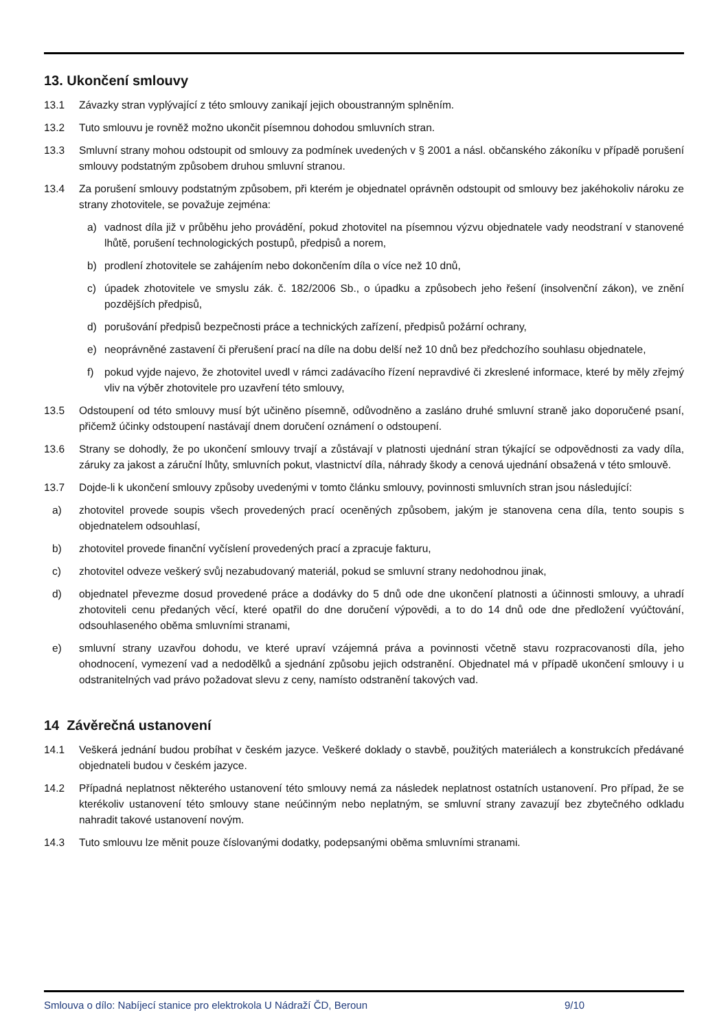13. Ukončení smlouvy
13.1 Závazky stran vyplývající z této smlouvy zanikají jejich oboustranným splněním.
13.2 Tuto smlouvu je rovněž možno ukončit písemnou dohodou smluvních stran.
13.3 Smluvní strany mohou odstoupit od smlouvy za podmínek uvedených v § 2001 a násl. občanského zákoníku v případě porušení smlouvy podstatným způsobem druhou smluvní stranou.
13.4 Za porušení smlouvy podstatným způsobem, při kterém je objednatel oprávněn odstoupit od smlouvy bez jakéhokoliv nároku ze strany zhotovitele, se považuje zejména:
a) vadnost díla již v průběhu jeho provádění, pokud zhotovitel na písemnou výzvu objednatele vady neodstraní v stanovené lhůtě, porušení technologických postupů, předpisů a norem,
b) prodlení zhotovitele se zahájením nebo dokončením díla o více než 10 dnů,
c) úpadek zhotovitele ve smyslu zák. č. 182/2006 Sb., o úpadku a způsobech jeho řešení (insolvenční zákon), ve znění pozdějších předpisů,
d) porušování předpisů bezpečnosti práce a technických zařízení, předpisů požární ochrany,
e) neoprávněné zastavení či přerušení prací na díle na dobu delší než 10 dnů bez předchozího souhlasu objednatele,
f) pokud vyjde najevo, že zhotovitel uvedl v rámci zadávacího řízení nepravdivé či zkreslené informace, které by měly zřejmý vliv na výběr zhotovitele pro uzavření této smlouvy,
13.5 Odstoupení od této smlouvy musí být učiněno písemně, odůvodněno a zasláno druhé smluvní straně jako doporučené psaní, přičemž účinky odstoupení nastávají dnem doručení oznámení o odstoupení.
13.6 Strany se dohodly, že po ukončení smlouvy trvají a zůstávají v platnosti ujednání stran týkající se odpovědnosti za vady díla, záruky za jakost a záruční lhůty, smluvních pokut, vlastnictví díla, náhrady škody a cenová ujednání obsažená v této smlouvě.
13.7 Dojde-li k ukončení smlouvy způsoby uvedenými v tomto článku smlouvy, povinnosti smluvních stran jsou následující:
a) zhotovitel provede soupis všech provedených prací oceněných způsobem, jakým je stanovena cena díla, tento soupis s objednatelem odsouhlasí,
b) zhotovitel provede finanční vyčíslení provedených prací a zpracuje fakturu,
c) zhotovitel odveze veškerý svůj nezabudovaný materiál, pokud se smluvní strany nedohodnou jinak,
d) objednatel převezme dosud provedené práce a dodávky do 5 dnů ode dne ukončení platnosti a účinnosti smlouvy, a uhradí zhotoviteli cenu předaných věcí, které opatřil do dne doručení výpovědi, a to do 14 dnů ode dne předložení vyúčtování, odsouhlaseného oběma smluvními stranami,
e) smluvní strany uzavřou dohodu, ve které upraví vzájemná práva a povinnosti včetně stavu rozpracovanosti díla, jeho ohodnocení, vymezení vad a nedodělků a sjednání způsobu jejich odstranění. Objednatel má v případě ukončení smlouvy i u odstranitelných vad právo požadovat slevu z ceny, namísto odstranění takových vad.
14 Závěrečná ustanovení
14.1 Veškerá jednání budou probíhat v českém jazyce. Veškeré doklady o stavbě, použitých materiálech a konstrukcích předávané objednateli budou v českém jazyce.
14.2 Případná neplatnost některého ustanovení této smlouvy nemá za následek neplatnost ostatních ustanovení. Pro případ, že se kterékoliv ustanovení této smlouvy stane neúčinným nebo neplatným, se smluvní strany zavazují bez zbytečného odkladu nahradit takové ustanovení novým.
14.3 Tuto smlouvu lze měnit pouze číslovanými dodatky, podepsanými oběma smluvními stranami.
Smlouva o dílo: Nabíjecí stanice pro elektrokola U Nádraží ČD, Beroun 9/10